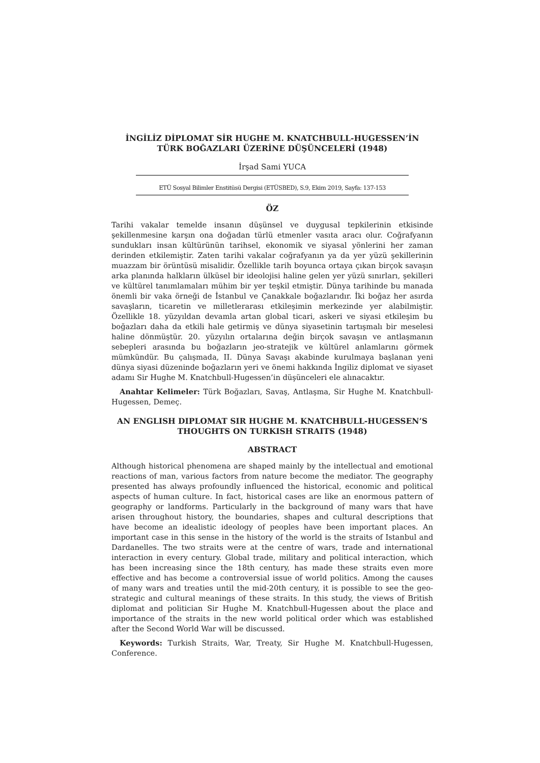İNGİLİZ DİPLOMAT SİR HUGHE M. KNATCHBULL-HUGESSEN’İN
TÜRK BOĞAZLARI ÜZERİNE DÜŞÜNCELERİ (1948)
İrşad Sami YUCA
ETÜ Sosyal Bilimler Enstitüsü Dergisi (ETÜSBED), S.9, Ekim 2019, Sayfa: 137-153
ÖZ
Tarihi vakalar temelde insanın düşünsel ve duygusal tepkilerinin etkisinde şekillenmesine karşın ona doğadan türlü etmenler vasıta aracı olur. Coğrafyanın sundukları insan kültürünün tarihsel, ekonomik ve siyasal yönlerini her zaman derinden etkilemiştir. Zaten tarihi vakalar coğrafyanın ya da yer yüzü şekillerinin muazzam bir örüntüsü misalidir. Özellikle tarih boyunca ortaya çıkan birçok savaşın arka planında halkların ülküsel bir ideolojisi haline gelen yer yüzü sınırları, şekilleri ve kültürel tanımlamaları mühim bir yer teşkil etmiştir. Dünya tarihinde bu manada önemli bir vaka örneği de İstanbul ve Çanakkale boğazlarıdır. İki boğaz her asırda savaşların, ticaretin ve milletlerarası etkileşimin merkezinde yer alabilmiştir. Özellikle 18. yüzyıldan devamla artan global ticari, askeri ve siyasi etkileşim bu boğazları daha da etkili hale getirmiş ve dünya siyasetinin tartışmalı bir meselesi haline dönmüştür. 20. yüzyılın ortalarına değin birçok savaşın ve antlaşmanın sebepleri arasında bu boğazların jeo-stratejik ve kültürel anlamlarını görmek mümkündür. Bu çalışmada, II. Dünya Savaşı akabinde kurulmaya başlanan yeni dünya siyasi düzeninde boğazların yeri ve önemi hakkında İngiliz diplomat ve siyaset adamı Sir Hughe M. Knatchbull-Hugessen’in düşünceleri ele alınacaktır.
Anahtar Kelimeler: Türk Boğazları, Savaş, Antlaşma, Sir Hughe M. Knatchbull-Hugessen, Demeç.
AN ENGLISH DIPLOMAT SIR HUGHE M. KNATCHBULL-HUGESSEN’S
THOUGHTS ON TURKISH STRAITS (1948)
ABSTRACT
Although historical phenomena are shaped mainly by the intellectual and emotional reactions of man, various factors from nature become the mediator. The geography presented has always profoundly influenced the historical, economic and political aspects of human culture. In fact, historical cases are like an enormous pattern of geography or landforms. Particularly in the background of many wars that have arisen throughout history, the boundaries, shapes and cultural descriptions that have become an idealistic ideology of peoples have been important places. An important case in this sense in the history of the world is the straits of Istanbul and Dardanelles. The two straits were at the centre of wars, trade and international interaction in every century. Global trade, military and political interaction, which has been increasing since the 18th century, has made these straits even more effective and has become a controversial issue of world politics. Among the causes of many wars and treaties until the mid-20th century, it is possible to see the geo-strategic and cultural meanings of these straits. In this study, the views of British diplomat and politician Sir Hughe M. Knatchbull-Hugessen about the place and importance of the straits in the new world political order which was established after the Second World War will be discussed.
Keywords: Turkish Straits, War, Treaty, Sir Hughe M. Knatchbull-Hugessen, Conference.